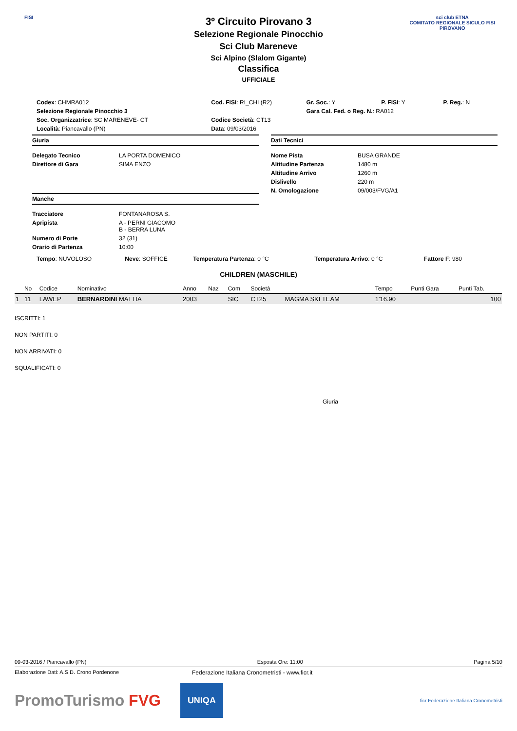FISI
sci club ETNA
COMITATO REGIONALE SICULO FISI
PIROVANO
3º Circuito Pirovano 3
Selezione Regionale Pinocchio
Sci Club Mareneve
Sci Alpino (Slalom Gigante)
Classifica
UFFICIALE
| Codex : CHMRA012 | Cod. FISI : RI_CHI (R2) | Gr. Soc. : Y | P. FISI : Y | P. Reg. : N |
| Selezione Regionale Pinocchio 3 | | Gara Cal. Fed. o Reg. N. : RA012 | | |
| Soc. Organizzatrice : SC MARENEVE- CT | Codice Società : CT13 | | | |
| Località : Piancavallo (PN) | Data : 09/03/2016 | | | |
Giuria
| Delegato Tecnico | LA PORTA DOMENICO |
| Direttore di Gara | SIMA ENZO |
Manche
| Tracciatore | FONTANAROSA S. |
| Apripista | A - PERNI GIACOMO B - BERRA LUNA |
| Numero di Porte | 32 (31) |
| Orario di Partenza | 10:00 |
Dati Tecnici
| Nome Pista | BUSA GRANDE |
| Altitudine Partenza | 1480 m |
| Altitudine Arrivo | 1260 m |
| Dislivello | 220 m |
| N. Omologazione | 09/003/FVG/A1 |
| Tempo : NUVOLOSO | Neve : SOFFICE | Temperatura Partenza : 0 °C | Temperatura Arrivo : 0 °C | Fattore F : 980 |
CHILDREN (MASCHILE)
| | No | Codice | Nominativo | Anno | Naz | Com | Società | | Tempo | Punti Gara | Punti Tab. |
| --- | --- | --- | --- | --- | --- | --- | --- | --- | --- | --- | --- |
| 1 | 11 | LAWEP | BERNARDINI MATTIA | 2003 | | SIC | CT25 | MAGMA SKI TEAM | 1'16.90 | | 100 |
ISCRITTI: 1
NON PARTITI: 0
NON ARRIVATI: 0
SQUALIFICATI: 0
Giuria
09-03-2016 / Piancavallo (PN) Esposta Ore: 11:00 Pagina 5/10
Elaborazione Dati: A.S.D. Crono Pordenone Federazione Italiana Cronometristi - www.ficr.it
PromoTurismo FVG
UNIQA
ficr Federazione Italiana Cronometristi